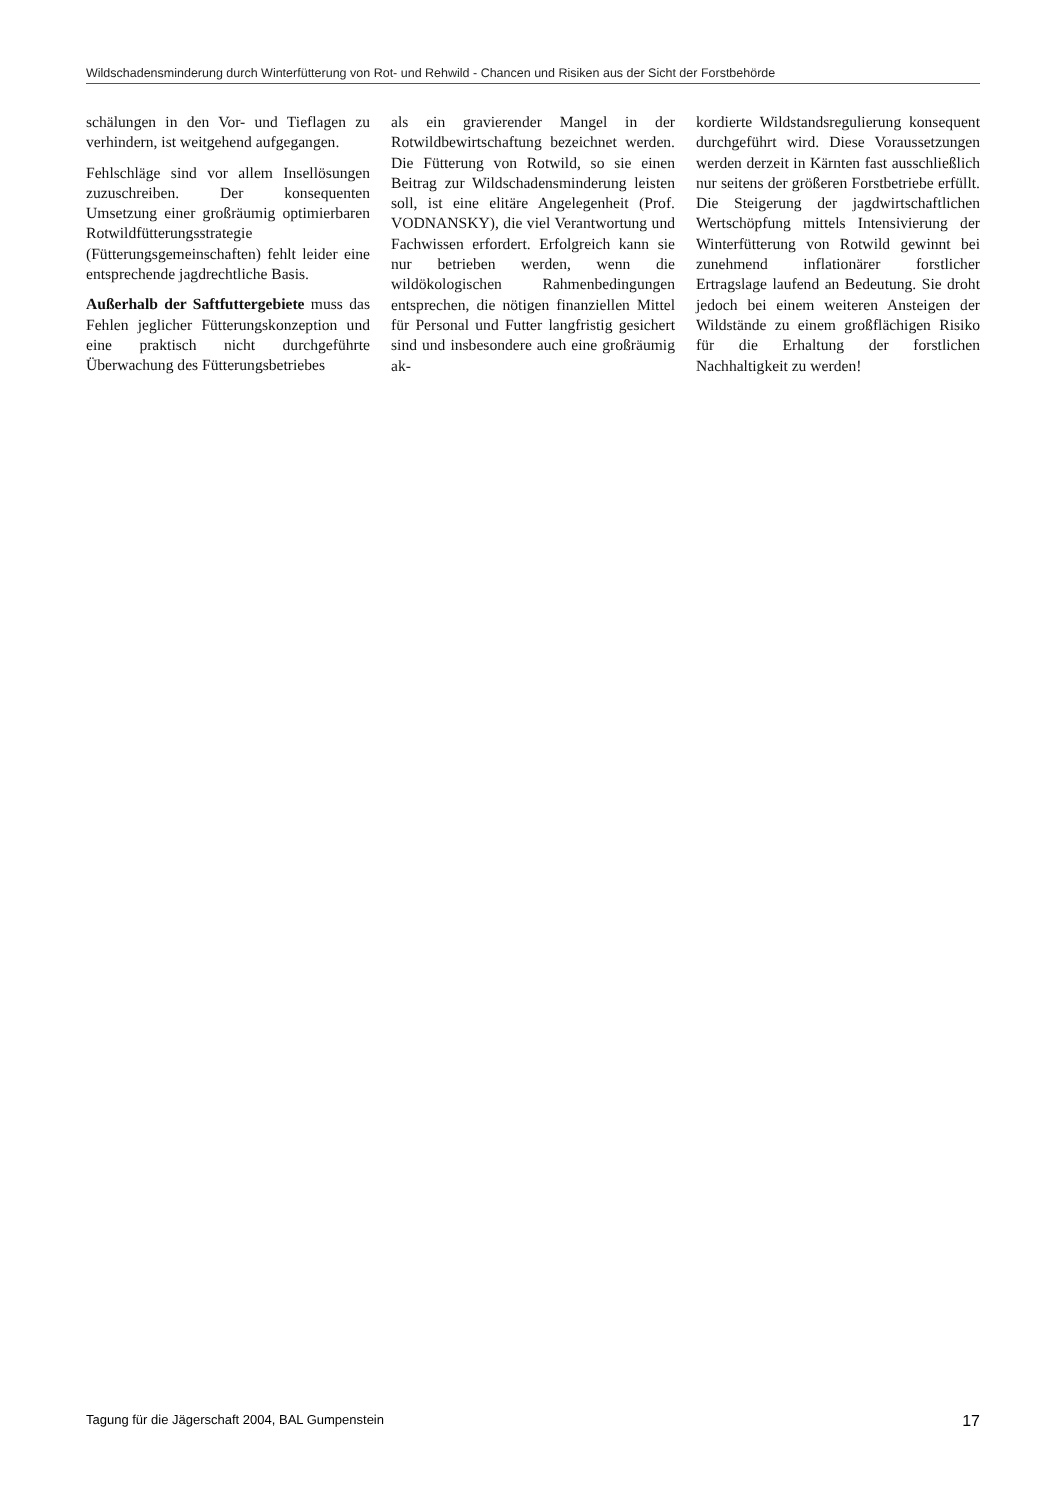Wildschadensminderung durch Winterfütterung von Rot- und Rehwild - Chancen und Risiken aus der Sicht der Forstbehörde
schälungen in den Vor- und Tieflagen zu verhindern, ist weitgehend aufgegangen.
Fehlschläge sind vor allem Insellösungen zuzuschreiben. Der konsequenten Umsetzung einer großräumig optimierbaren Rotwildfütterungsstrategie (Fütterungsgemeinschaften) fehlt leider eine entsprechende jagdrechtliche Basis.
Außerhalb der Saftfuttergebiete muss das Fehlen jeglicher Fütterungskonzeption und eine praktisch nicht durchgeführte Überwachung des Fütterungsbetriebes
als ein gravierender Mangel in der Rotwildbewirtschaftung bezeichnet werden. Die Fütterung von Rotwild, so sie einen Beitrag zur Wildschadensminderung leisten soll, ist eine elitäre Angelegenheit (Prof. VODNANSKY), die viel Verantwortung und Fachwissen erfordert. Erfolgreich kann sie nur betrieben werden, wenn die wildökologischen Rahmenbedingungen entsprechen, die nötigen finanziellen Mittel für Personal und Futter langfristig gesichert sind und insbesondere auch eine großräumig ak-
kordierte Wildstandsregulierung konsequent durchgeführt wird. Diese Voraussetzungen werden derzeit in Kärnten fast ausschließlich nur seitens der größeren Forstbetriebe erfüllt. Die Steigerung der jagdwirtschaftlichen Wertschöpfung mittels Intensivierung der Winterfütterung von Rotwild gewinnt bei zunehmend inflationärer forstlicher Ertragslage laufend an Bedeutung. Sie droht jedoch bei einem weiteren Ansteigen der Wildstände zu einem großflächigen Risiko für die Erhaltung der forstlichen Nachhaltigkeit zu werden!
Tagung für die Jägerschaft 2004, BAL Gumpenstein 17